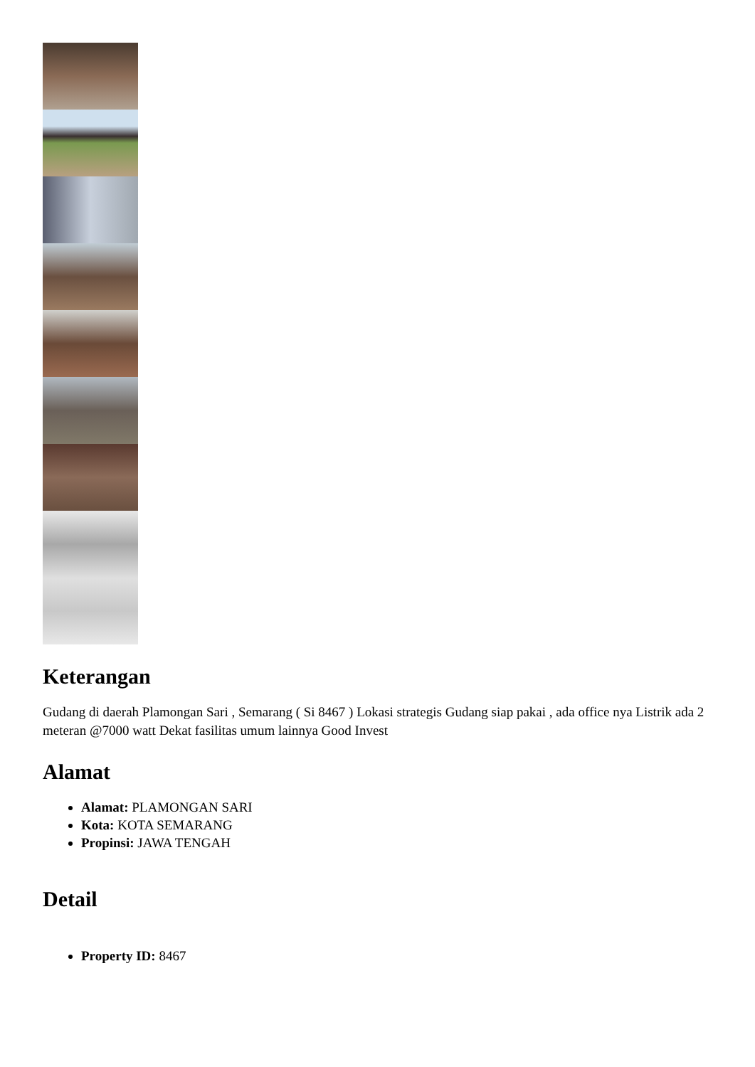Keterangan
Gudang di daerah Plamongan Sari , Semarang ( Si 8467 ) Lokasi strategis Gudang siap pakai , ada office nya Listrik ada 2 meteran @7000 watt Dekat fasilitas umum lainnya Good Invest
Alamat
Alamat: PLAMONGAN SARI
Kota: KOTA SEMARANG
Propinsi: JAWA TENGAH
Detail
Property ID: 8467